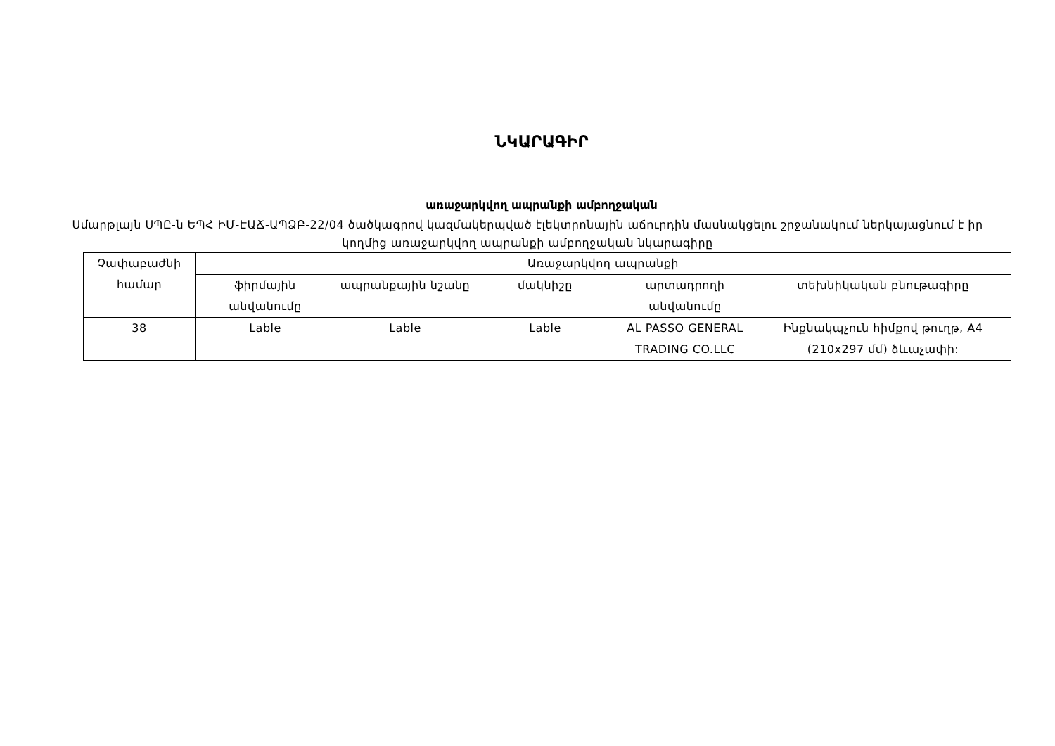ՆԿԱՐԱԳԻՐ
առաջարկվող ապրանքի ամբողջական
Սմարթլայն ՍՊԸ-ն ԵՊՀ ԻՄ-ԷԱՃ-ԱՊՁԲ-22/04 ծածկագրով կազմակերպված էլեկտրոնային աճուրդին մասնակցելու շրջանակում ներկայացնում է իր կողմից առաջարկվող ապրանքի ամբողջական նկարագիրը
| Չափաբաժնի համար | Առաջարկվող ապրանքի | | | | |
| --- | --- | --- | --- | --- | --- |
| | ֆիրմային անվանումը | ապրանքային նշանը | մակնիշը | արտադրողի անվանումը | տեխնիկական բնութագիրը |
| 38 | Lable | Lable | Lable | AL PASSO GENERAL TRADING CO.LLC | Ինքնակպչուն հիմքով թուղթ, A4 (210x297 մմ) ձևաչափի: |